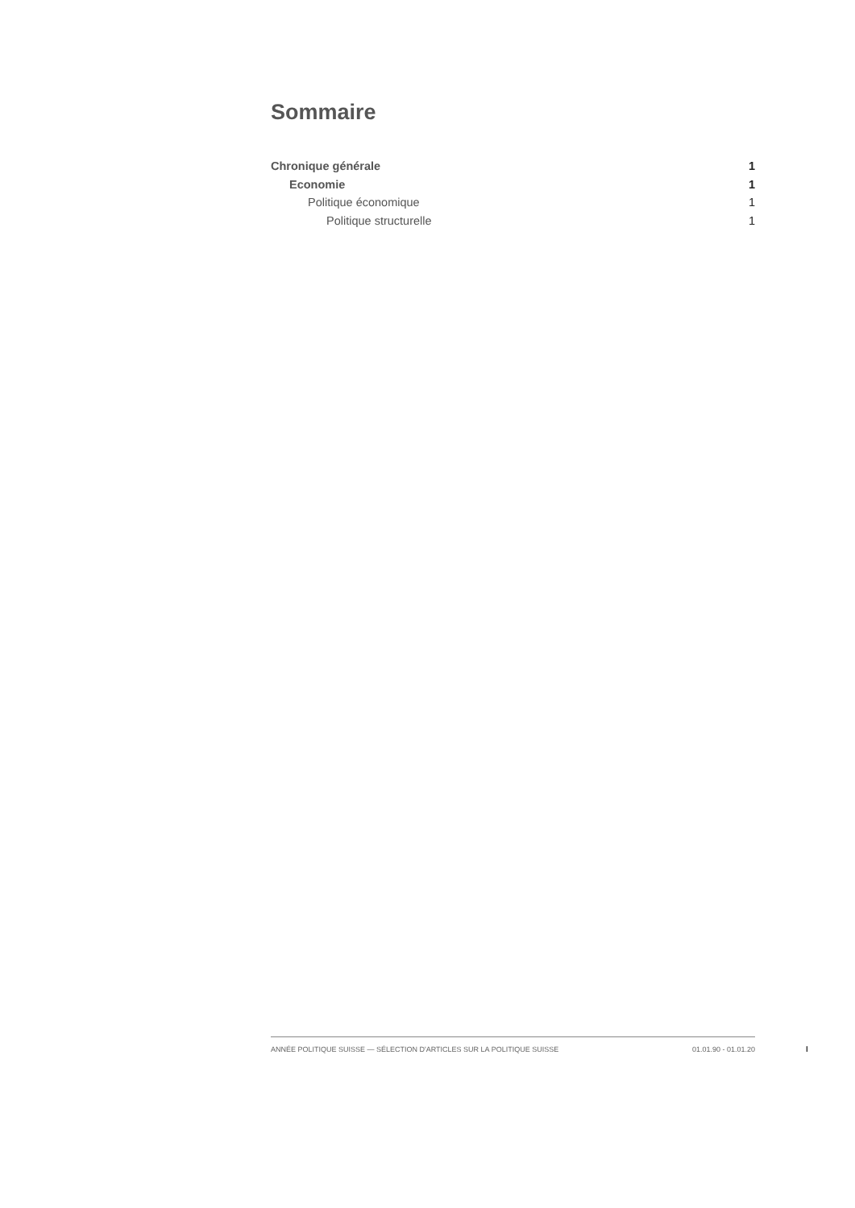Sommaire
Chronique générale 1
Economie 1
Politique économique 1
Politique structurelle 1
ANNÉE POLITIQUE SUISSE — SÉLECTION D'ARTICLES SUR LA POLITIQUE SUISSE 01.01.90 - 01.01.20
I